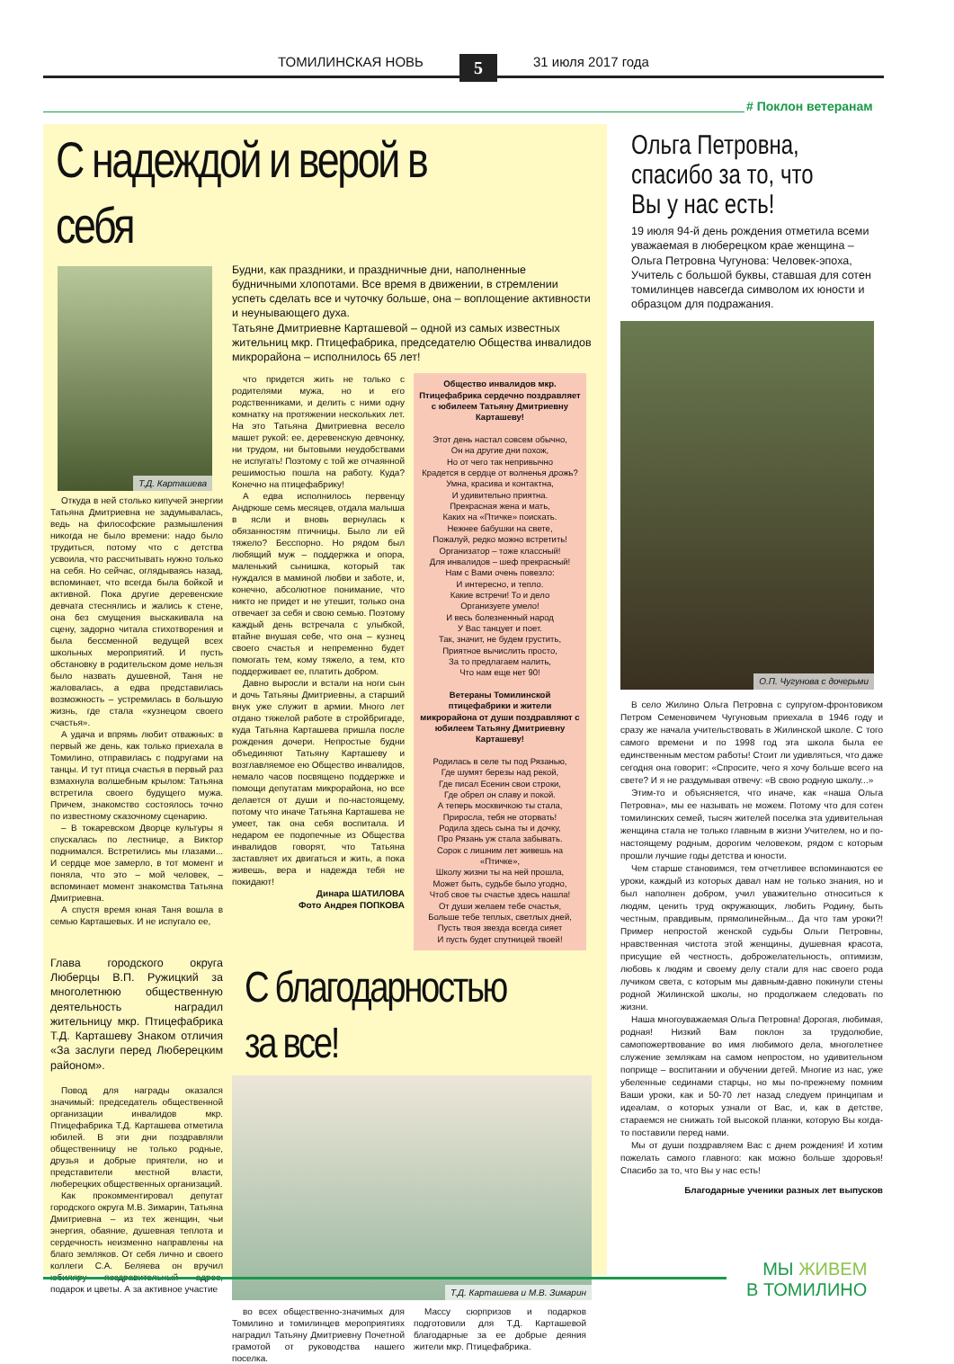ТОМИЛИНСКАЯ НОВЬ 5 31 июля 2017 года
# Поклон ветеранам
С надеждой и верой в себя
Т.Д. Карташева
Откуда в ней столько кипучей энергии Татьяна Дмитриевна не задумывалась, ведь на философские размышления никогда не было времени: надо было трудиться, потому что с детства усвоила, что рассчитывать нужно только на себя. Но сейчас, оглядываясь назад, вспоминает, что всегда была бойкой и активной. Пока другие деревенские девчата стеснялись и жались к стене, она без смущения выскакивала на сцену, задорно читала стихотворения и была бессменной ведущей всех школьных мероприятий. И пусть обстановку в родительском доме нельзя было назвать душевной, Таня не жаловалась, а едва представилась возможность – устремилась в большую жизнь, где стала «кузнецом своего счастья».
А удача и впрямь любит отважных: в первый же день, как только приехала в Томилино, отправилась с подругами на танцы. И тут птица счастья в первый раз взмахнула волшебным крылом: Татьяна встретила своего будущего мужа. Причем, знакомство состоялось точно по известному сказочному сценарию.
– В токаревском Дворце культуры я спускалась по лестнице, а Виктор поднимался. Встретились мы глазами... И сердце мое замерло, в тот момент и поняла, что это – мой человек, – вспоминает момент знакомства Татьяна Дмитриевна.
А спустя время юная Таня вошла в семью Карташевых. И не испугало ее,
Будни, как праздники, и праздничные дни, наполненные будничными хлопотами. Все время в движении, в стремлении успеть сделать все и чуточку больше, она – воплощение активности и неунывающего духа.
Татьяне Дмитриевне Карташевой – одной из самых известных жительниц мкр. Птицефабрика, председателю Общества инвалидов микрорайона – исполнилось 65 лет!
что придется жить не только с родителями мужа, но и его родственниками, и делить с ними одну комнатку на протяжении нескольких лет. На это Татьяна Дмитриевна весело машет рукой: ее, деревенскую девчонку, ни трудом, ни бытовыми неудобствами не испугать! Поэтому с той же отчаянной решимостью пошла на работу. Куда? Конечно на птицефабрику!
А едва исполнилось первенцу Андрюше семь месяцев, отдала малыша в ясли и вновь вернулась к обязанностям птичницы. Было ли ей тяжело? Бесспорно. Но рядом был любящий муж – поддержка и опора, маленький сынишка, который так нуждался в маминой любви и заботе, и, конечно, абсолютное понимание, что никто не придет и не утешит, только она отвечает за себя и свою семью. Поэтому каждый день встречала с улыбкой, втайне внушая себе, что она – кузнец своего счастья и непременно будет помогать тем, кому тяжело, а тем, кто поддерживает ее, платить добром.
Давно выросли и встали на ноги сын и дочь Татьяны Дмитриевны, а старший внук уже служит в армии. Много лет отдано тяжелой работе в стройбригаде, куда Татьяна Карташева пришла после рождения дочери. Непростые будни объединяют Татьяну Карташеву и возглавляемое ею Общество инвалидов, немало часов посвящено поддержке и помощи депутатам микрорайона, но все делается от души и по-настоящему, потому что иначе Татьяна Карташева не умеет, так она себя воспитала. И недаром ее подопечные из Общества инвалидов говорят, что Татьяна заставляет их двигаться и жить, а пока живешь, вера и надежда тебя не покидают!
Динара ШАТИЛОВА
Фото Андрея ПОПКОВА
Общество инвалидов мкр. Птицефабрика сердечно поздравляет с юбилеем Татьяну Дмитриевну Карташеву!
Этот день настал совсем обычно,
Он на другие дни похож,
Но от чего так непривычно
Крадется в сердце от волненья дрожь?
Умна, красива и контактна,
И удивительно приятна.
Прекрасная жена и мать,
Каких на «Птичке» поискать.
Нежнее бабушки на свете,
Пожалуй, редко можно встретить!
Организатор – тоже классный!
Для инвалидов – шеф прекрасный!
Нам с Вами очень повезло:
И интересно, и тепло.
Какие встречи! То и дело
Организуете умело!
И весь болезненный народ
У Вас танцует и поет.
Так, значит, не будем грустить,
Приятное вычислить просто,
За то предлагаем налить,
Что нам еще нет 90!
Ветераны Томилинской птицефабрики и жители микрорайона от души поздравляют с юбилеем Татьяну Дмитриевну Карташеву!
Родилась в селе ты под Рязанью,
Где шумят березы над рекой,
Где писал Есенин свои строки,
Где обрел он славу и покой.
А теперь москвичкою ты стала,
Приросла, тебя не оторвать!
Родила здесь сына ты и дочку,
Про Рязань уж стала забывать.
Сорок с лишним лет живешь на «Птичке»,
Школу жизни ты на ней прошла,
Может быть, судьбе было угодно,
Чтоб свое ты счастье здесь нашла!
От души желаем тебе счастья,
Больше тебе теплых, светлых дней,
Пусть твоя звезда всегда сияет
И пусть будет спутницей твоей!
Глава городского округа Люберцы В.П. Ружицкий за многолетнюю общественную деятельность наградил жительницу мкр. Птицефабрика Т.Д. Карташеву Знаком отличия «За заслуги перед Люберецким районом».
Повод для награды оказался значимый: председатель общественной организации инвалидов мкр. Птицефабрика Т.Д. Карташева отметила юбилей. В эти дни поздравляли общественницу не только родные, друзья и добрые приятели, но и представители местной власти, люберецких общественных организаций.
Как прокомментировал депутат городского округа М.В. Зимарин, Татьяна Дмитриевна – из тех женщин, чьи энергия, обаяние, душевная теплота и сердечность неизменно направлены на благо земляков. От себя лично и своего коллеги С.А. Беляева он вручил юбиляру поздравительный адрес, подарок и цветы. А за активное участие
С благодарностью за все!
Т.Д. Карташева и М.В. Зимарин
во всех общественно-значимых для Томилино и томилинцев мероприятиях наградил Татьяну Дмитриевну Почетной грамотой от руководства нашего поселка.
Массу сюрпризов и подарков подготовили для Т.Д. Карташевой благодарные за ее добрые деяния жители мкр. Птицефабрика.
Ольга Петровна, спасибо за то, что Вы у нас есть!
19 июля 94-й день рождения отметила всеми уважаемая в люберецком крае женщина – Ольга Петровна Чугунова: Человек-эпоха, Учитель с большой буквы, ставшая для сотен томилинцев навсегда символом их юности и образцом для подражания.
О.П. Чугунова с дочерьми
В село Жилино Ольга Петровна с супругом-фронтовиком Петром Семеновичем Чугуновым приехала в 1946 году и сразу же начала учительствовать в Жилинской школе. С того самого времени и по 1998 год эта школа была ее единственным местом работы! Стоит ли удивляться, что даже сегодня она говорит: «Спросите, чего я хочу больше всего на свете? И я не раздумывая отвечу: «В свою родную школу...»
Этим-то и объясняется, что иначе, как «наша Ольга Петровна», мы ее называть не можем. Потому что для сотен томилинских семей, тысяч жителей поселка эта удивительная женщина стала не только главным в жизни Учителем, но и по-настоящему родным, дорогим человеком, рядом с которым прошли лучшие годы детства и юности.
Чем старше становимся, тем отчетливее вспоминаются ее уроки, каждый из которых давал нам не только знания, но и был наполнен добром, учил уважительно относиться к людям, ценить труд окружающих, любить Родину, быть честным, правдивым, прямолинейным... Да что там уроки?! Пример непростой женской судьбы Ольги Петровны, нравственная чистота этой женщины, душевная красота, присущие ей честность, доброжелательность, оптимизм, любовь к людям и своему делу стали для нас своего рода лучиком света, с которым мы давным-давно покинули стены родной Жилинской школы, но продолжаем следовать по жизни.
Наша многоуважаемая Ольга Петровна! Дорогая, любимая, родная! Низкий Вам поклон за трудолюбие, самопожертвование во имя любимого дела, многолетнее служение землякам на самом непростом, но удивительном поприще – воспитании и обучении детей. Многие из нас, уже убеленные сединами старцы, но мы по-прежнему помним Ваши уроки, как и 50-70 лет назад следуем принципам и идеалам, о которых узнали от Вас, и, как в детстве, стараемся не снижать той высокой планки, которую Вы когда-то поставили перед нами.
Мы от души поздравляем Вас с днем рождения! И хотим пожелать самого главного: как можно больше здоровья! Спасибо за то, что Вы у нас есть!
Благодарные ученики разных лет выпусков
МЫ ЖИВЕМ
В ТОМИЛИНО